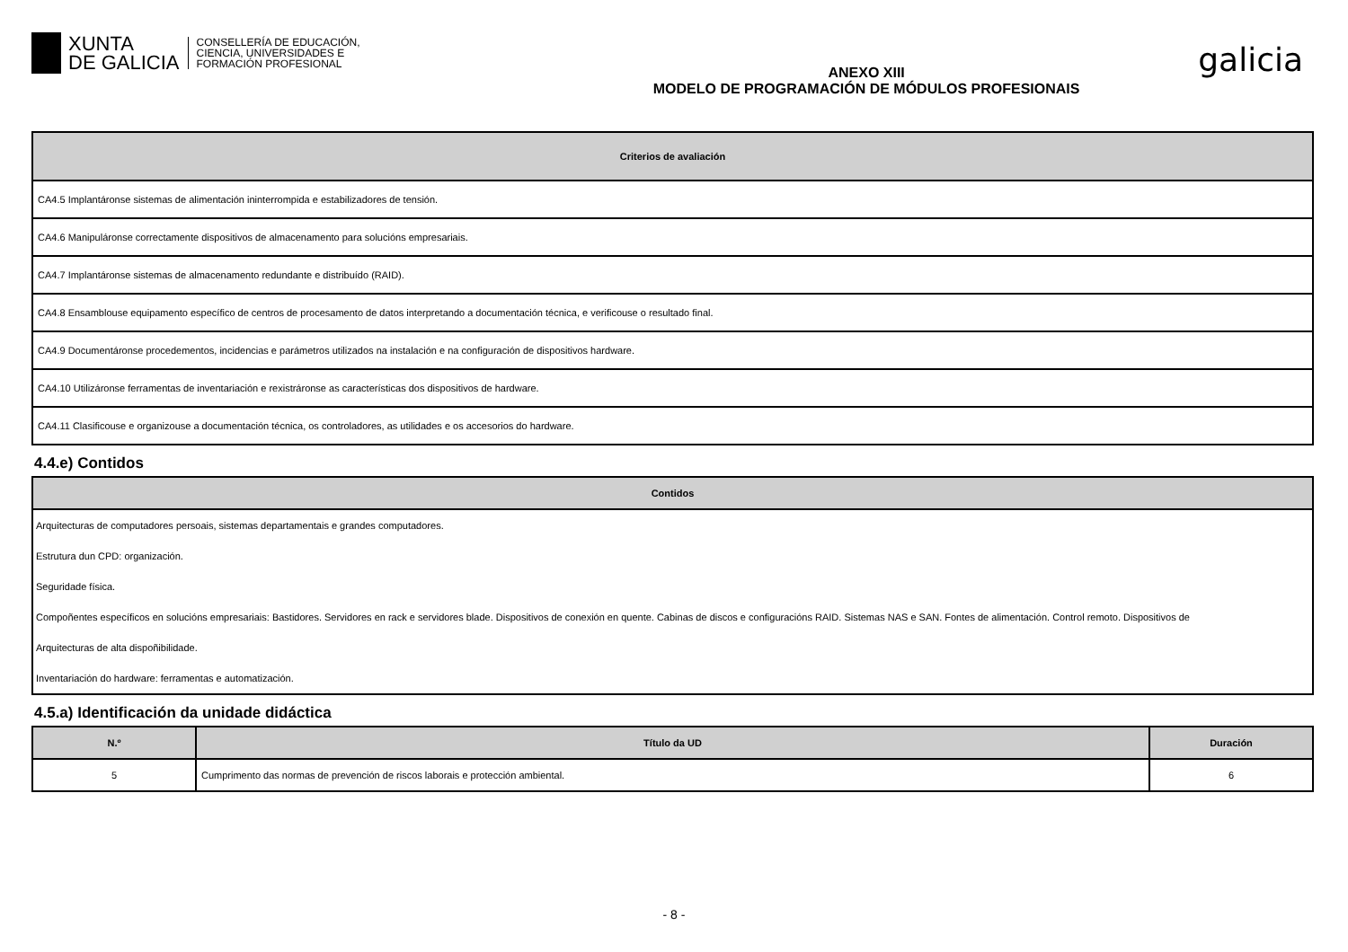XUNTA
DE GALICIA
CONSELLERÍA DE EDUCACIÓN,
CIENCIA, UNIVERSIDADES E
FORMACIÓN PROFESIONAL
ANEXO XIII
MODELO DE PROGRAMACIÓN DE MÓDULOS PROFESIONAIS
galicia
| Criterios de avaliación |
| --- |
| CA4.5 Implantáronse sistemas de alimentación ininterrompida e estabilizadores de tensión. |
| CA4.6 Manipuláronse correctamente dispositivos de almacenamento para solucións empresariais. |
| CA4.7 Implantáronse sistemas de almacenamento redundante e distribuído (RAID). |
| CA4.8 Ensamblouse equipamento específico de centros de procesamento de datos interpretando a documentación técnica, e verificouse o resultado final. |
| CA4.9 Documentáronse procedementos, incidencias e parámetros utilizados na instalación e na configuración de dispositivos hardware. |
| CA4.10 Utilizáronse ferramentas de inventariación e rexistráronse as características dos dispositivos de hardware. |
| CA4.11 Clasificouse e organizouse a documentación técnica, os controladores, as utilidades e os accesorios do hardware. |
4.4.e) Contidos
| Contidos |
| --- |
| Arquitecturas de computadores persoais, sistemas departamentais e grandes computadores. |
| Estrutura dun CPD: organización. |
| Seguridade física. |
| Compoñentes específicos en solucións empresariais: Bastidores. Servidores en rack e servidores blade. Dispositivos de conexión en quente. Cabinas de discos e configuracións RAID. Sistemas NAS e SAN. Fontes de alimentación. Control remoto. Dispositivos de |
| Arquitecturas de alta dispoñibilidade. |
| Inventariación do hardware: ferramentas e automatización. |
4.5.a) Identificación da unidade didáctica
| N.º | Título da UD | Duración |
| --- | --- | --- |
| 5 | Cumprimento das normas de prevención de riscos laborais e protección ambiental. | 6 |
- 8 -